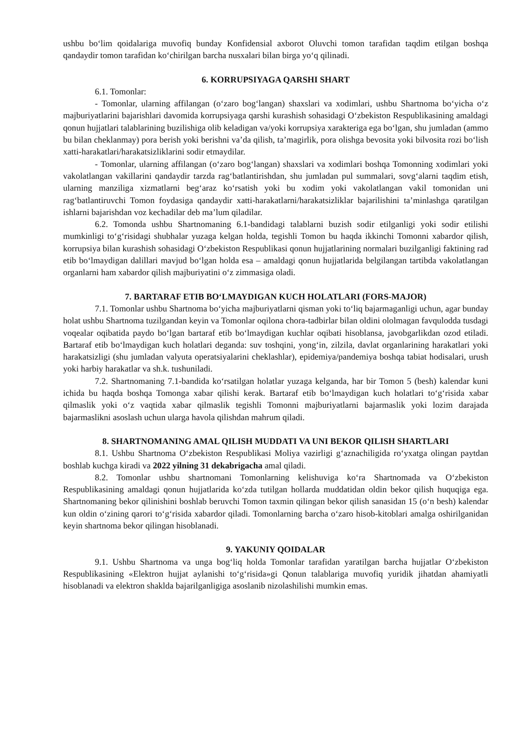ushbu bo‘lim qoidalariga muvofiq bunday Konfidensial axborot Oluvchi tomon tarafidan taqdim etilgan boshqa qandaydir tomon tarafidan ko‘chirilgan barcha nusxalari bilan birga yo‘q qilinadi.
6. KORRUPSIYAGA QARSHI SHART
6.1. Tomonlar:
- Tomonlar, ularning affilangan (o‘zaro bog‘langan) shaxslari va xodimlari, ushbu Shartnoma bo‘yicha o‘z majburiyatlarini bajarishlari davomida korrupsiyaga qarshi kurashish sohasidagi O‘zbekiston Respublikasining amaldagi qonun hujjatlari talablarining buzilishiga olib keladigan va/yoki korrupsiya xarakteriga ega bo‘lgan, shu jumladan (ammo bu bilan cheklanmay) pora berish yoki berishni va’da qilish, ta’magirlik, pora olishga bevosita yoki bilvosita rozi bo‘lish xatti-harakatlari/harakatsizliklarini sodir etmaydilar.
- Tomonlar, ularning affilangan (o‘zaro bog‘langan) shaxslari va xodimlari boshqa Tomonning xodimlari yoki vakolatlangan vakillarini qandaydir tarzda rag‘batlantirishdan, shu jumladan pul summalari, sovg‘alarni taqdim etish, ularning manziliga xizmatlarni beg‘araz ko‘rsatish yoki bu xodim yoki vakolatlangan vakil tomonidan uni rag‘batlantiruvchi Tomon foydasiga qandaydir xatti-harakatlarni/harakatsizliklar bajarilishini ta’minlashga qaratilgan ishlarni bajarishdan voz kechadilar deb ma’lum qiladilar.
6.2. Tomonda ushbu Shartnomaning 6.1-bandidagi talablarni buzish sodir etilganligi yoki sodir etilishi mumkinligi to‘g‘risidagi shubhalar yuzaga kelgan holda, tegishli Tomon bu haqda ikkinchi Tomonni xabardor qilish, korrupsiya bilan kurashish sohasidagi O‘zbekiston Respublikasi qonun hujjatlarining normalari buzilganligi faktining rad etib bo‘lmaydigan dalillari mavjud bo‘lgan holda esa – amaldagi qonun hujjatlarida belgilangan tartibda vakolatlangan organlarni ham xabardor qilish majburiyatini o‘z zimmasiga oladi.
7. BARTARAF ETIB BO‘LMAYDIGAN KUCH HOLATLARI (FORS-MAJOR)
7.1. Tomonlar ushbu Shartnoma bo‘yicha majburiyatlarni qisman yoki to‘liq bajarmaganligi uchun, agar bunday holat ushbu Shartnoma tuzilgandan keyin va Tomonlar oqilona chora-tadbirlar bilan oldini ololmagan favqulodda tusdagi voqealar oqibatida paydo bo‘lgan bartaraf etib bo‘lmaydigan kuchlar oqibati hisoblansa, javobgarlikdan ozod etiladi. Bartaraf etib bo‘lmaydigan kuch holatlari deganda: suv toshqini, yong‘in, zilzila, davlat organlarining harakatlari yoki harakatsizligi (shu jumladan valyuta operatsiyalarini cheklashlar), epidemiya/pandemiya boshqa tabiat hodisalari, urush yoki harbiy harakatlar va sh.k. tushuniladi.
7.2. Shartnomaning 7.1-bandida ko‘rsatilgan holatlar yuzaga kelganda, har bir Tomon 5 (besh) kalendar kuni ichida bu haqda boshqa Tomonga xabar qilishi kerak. Bartaraf etib bo‘lmaydigan kuch holatlari to‘g‘risida xabar qilmaslik yoki o‘z vaqtida xabar qilmaslik tegishli Tomonni majburiyatlarni bajarmaslik yoki lozim darajada bajarmaslikni asoslash uchun ularga havola qilishdan mahrum qiladi.
8. SHARTNOMANING AMAL QILISH MUDDATI VA UNI BEKOR QILISH SHARTLARI
8.1. Ushbu Shartnoma O‘zbekiston Respublikasi Moliya vazirligi g‘aznachiligida ro‘yxatga olingan paytdan boshlab kuchga kiradi va 2022 yilning 31 dekabrigacha amal qiladi.
8.2. Tomonlar ushbu shartnomani Tomonlarning kelishuviga ko‘ra Shartnomada va O‘zbekiston Respublikasining amaldagi qonun hujjatlarida ko‘zda tutilgan hollarda muddatidan oldin bekor qilish huquqiga ega. Shartnomaning bekor qilinishini boshlab beruvchi Tomon taxmin qilingan bekor qilish sanasidan 15 (o‘n besh) kalendar kun oldin o‘zining qarori to‘g‘risida xabardor qiladi. Tomonlarning barcha o‘zaro hisob-kitoblari amalga oshirilganidan keyin shartnoma bekor qilingan hisoblanadi.
9. YAKUNIY QOIDALAR
9.1. Ushbu Shartnoma va unga bog‘liq holda Tomonlar tarafidan yaratilgan barcha hujjatlar O‘zbekiston Respublikasining «Elektron hujjat aylanishi to‘g‘risida»gi Qonun talablariga muvofiq yuridik jihatdan ahamiyatli hisoblanadi va elektron shaklda bajarilganligiga asoslanib nizolashilishi mumkin emas.